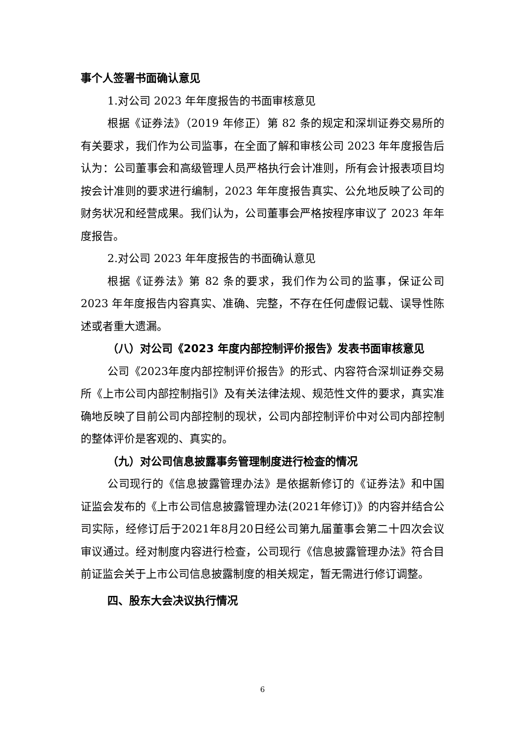事个人签署书面确认意见
1.对公司 2023 年年度报告的书面审核意见
根据《证券法》（2019 年修正）第 82 条的规定和深圳证券交易所的有关要求，我们作为公司监事，在全面了解和审核公司 2023 年年度报告后认为：公司董事会和高级管理人员严格执行会计准则，所有会计报表项目均按会计准则的要求进行编制，2023 年年度报告真实、公允地反映了公司的财务状况和经营成果。我们认为，公司董事会严格按程序审议了 2023 年年度报告。
2.对公司 2023 年年度报告的书面确认意见
根据《证券法》第 82 条的要求，我们作为公司的监事，保证公司 2023 年年度报告内容真实、准确、完整，不存在任何虚假记载、误导性陈述或者重大遗漏。
（八）对公司《2023 年度内部控制评价报告》发表书面审核意见
公司《2023年度内部控制评价报告》的形式、内容符合深圳证券交易所《上市公司内部控制指引》及有关法律法规、规范性文件的要求，真实准确地反映了目前公司内部控制的现状，公司内部控制评价中对公司内部控制的整体评价是客观的、真实的。
（九）对公司信息披露事务管理制度进行检查的情况
公司现行的《信息披露管理办法》是依据新修订的《证券法》和中国证监会发布的《上市公司信息披露管理办法(2021年修订)》的内容并结合公司实际，经修订后于2021年8月20日经公司第九届董事会第二十四次会议审议通过。经对制度内容进行检查，公司现行《信息披露管理办法》符合目前证监会关于上市公司信息披露制度的相关规定，暂无需进行修订调整。
四、股东大会决议执行情况
6